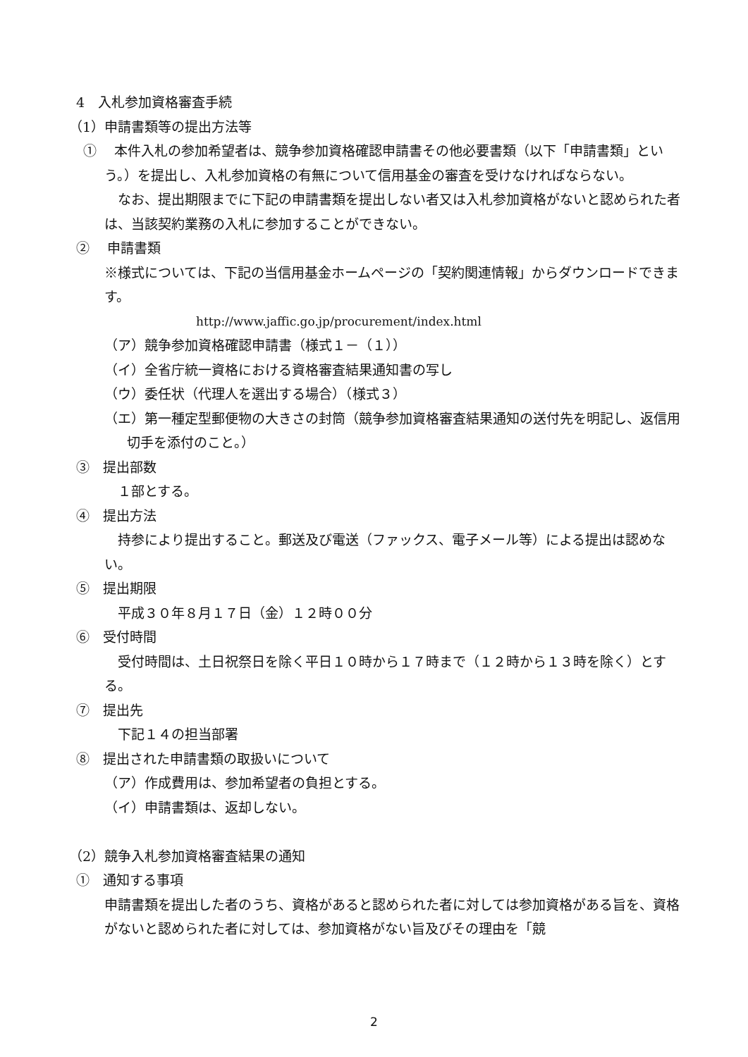4　入札参加資格審査手続
（1）申請書類等の提出方法等
①　 本件入札の参加希望者は、競争参加資格確認申請書その他必要書類（以下「申請書類」という。）を提出し、入札参加資格の有無について信用基金の審査を受けなければならない。
　なお、提出期限までに下記の申請書類を提出しない者又は入札参加資格がないと認められた者は、当該契約業務の入札に参加することができない。
②　 申請書類
※様式については、下記の当信用基金ホームページの「契約関連情報」からダウンロードできます。
http://www.jaffic.go.jp/procurement/index.html
（ア）競争参加資格確認申請書（様式１－（１））
（イ）全省庁統一資格における資格審査結果通知書の写し
（ウ）委任状（代理人を選出する場合）（様式３）
（エ）第一種定型郵便物の大きさの封筒（競争参加資格審査結果通知の送付先を明記し、返信用切手を添付のこと。）
③　提出部数
　１部とする。
④　提出方法
　持参により提出すること。郵送及び電送（ファックス、電子メール等）による提出は認めない。
⑤　提出期限
　平成３０年８月１７日（金）１２時００分
⑥　受付時間
　受付時間は、土日祝祭日を除く平日１０時から１７時まで（１２時から１３時を除く）とする。
⑦　提出先
　下記１４の担当部署
⑧　提出された申請書類の取扱いについて
（ア）作成費用は、参加希望者の負担とする。
（イ）申請書類は、返却しない。
（2）競争入札参加資格審査結果の通知
①　通知する事項
申請書類を提出した者のうち、資格があると認められた者に対しては参加資格がある旨を、資格がないと認められた者に対しては、参加資格がない旨及びその理由を「競
2